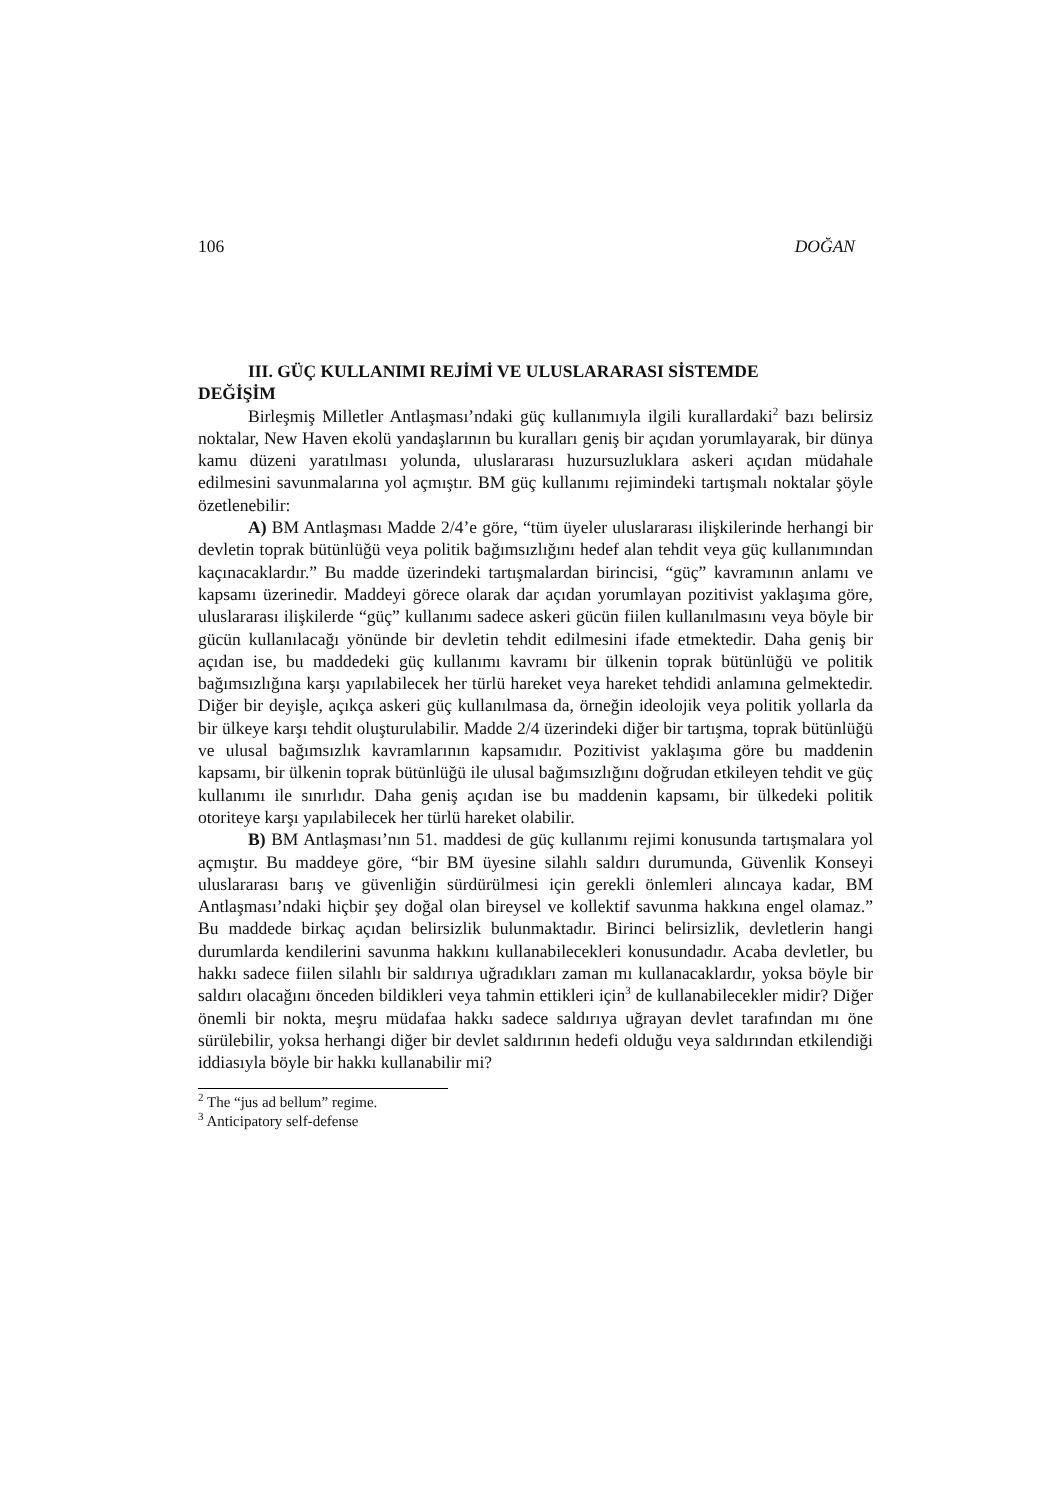106 DOĞAN
III. GÜÇ KULLANIMI REJİMİ VE ULUSLARARASI SİSTEMDE
DEĞİŞİM
Birleşmiş Milletler Antlaşması’ndaki güç kullanımıyla ilgili kurallardaki<sup>2</sup> bazı belirsiz noktalar, New Haven ekolü yandaşlarının bu kuralları geniş bir açıdan yorumlayarak, bir dünya kamu düzeni yaratılması yolunda, uluslararası huzursuzluklara askeri açıdan müdahale edilmesini savunmalarına yol açmıştır. BM güç kullanımı rejimindeki tartışmalı noktalar şöyle özetlenebilir:
A) BM Antlaşması Madde 2/4’e göre, “tüm üyeler uluslararası ilişkilerinde herhangi bir devletin toprak bütünlüğü veya politik bağımsızlığını hedef alan tehdit veya güç kullanımından kaçınacaklardır.” Bu madde üzerindeki tartışmalardan birincisi, “güç” kavramının anlamı ve kapsamı üzerinedir. Maddeyi görece olarak dar açıdan yorumlayan pozitivist yaklaşıma göre, uluslararası ilişkilerde “güç” kullanımı sadece askeri gücün fiilen kullanılmasını veya böyle bir gücün kullanılacağı yönünde bir devletin tehdit edilmesini ifade etmektedir. Daha geniş bir açıdan ise, bu maddedeki güç kullanımı kavramı bir ülkenin toprak bütünlüğü ve politik bağımsızlığına karşı yapılabilecek her türlü hareket veya hareket tehdidi anlamına gelmektedir. Diğer bir deyişle, açıkça askeri güç kullanılmasa da, örneğin ideolojik veya politik yollarla da bir ülkeye karşı tehdit oluşturulabilir. Madde 2/4 üzerindeki diğer bir tartışma, toprak bütünlüğü ve ulusal bağımsızlık kavramlarının kapsamıdır. Pozitivist yaklaşıma göre bu maddenin kapsamı, bir ülkenin toprak bütünlüğü ile ulusal bağımsızlığını doğrudan etkileyen tehdit ve güç kullanımı ile sınırlıdır. Daha geniş açıdan ise bu maddenin kapsamı, bir ülkedeki politik otoriteye karşı yapılabilecek her türlü hareket olabilir.
B) BM Antlaşması’nın 51. maddesi de güç kullanımı rejimi konusunda tartışmalara yol açmıştır. Bu maddeye göre, “bir BM üyesine silahlı saldırı durumunda, Güvenlik Konseyi uluslararası barış ve güvenliğin sürdürülmesi için gerekli önlemleri alıncaya kadar, BM Antlaşması’ndaki hiçbir şey doğal olan bireysel ve kollektif savunma hakkına engel olamaz.” Bu maddede birkaç açıdan belirsizlik bulunmaktadır. Birinci belirsizlik, devletlerin hangi durumlarda kendilerini savunma hakkını kullanabilecekleri konusundadır. Acaba devletler, bu hakkı sadece fiilen silahlı bir saldırıya uğradıkları zaman mı kullanacaklardır, yoksa böyle bir saldırı olacağını önceden bildikleri veya tahmin ettikleri için<sup>3</sup> de kullanabilecekler midir? Diğer önemli bir nokta, meşru müdafaa hakkı sadece saldırıya uğrayan devlet tarafından mı öne sürülebilir, yoksa herhangi diğer bir devlet saldırının hedefi olduğu veya saldırından etkilendiği iddiasıyla böyle bir hakkı kullanabilir mi?
<sup>2</sup> The “jus ad bellum” regime.
<sup>3</sup> Anticipatory self-defense